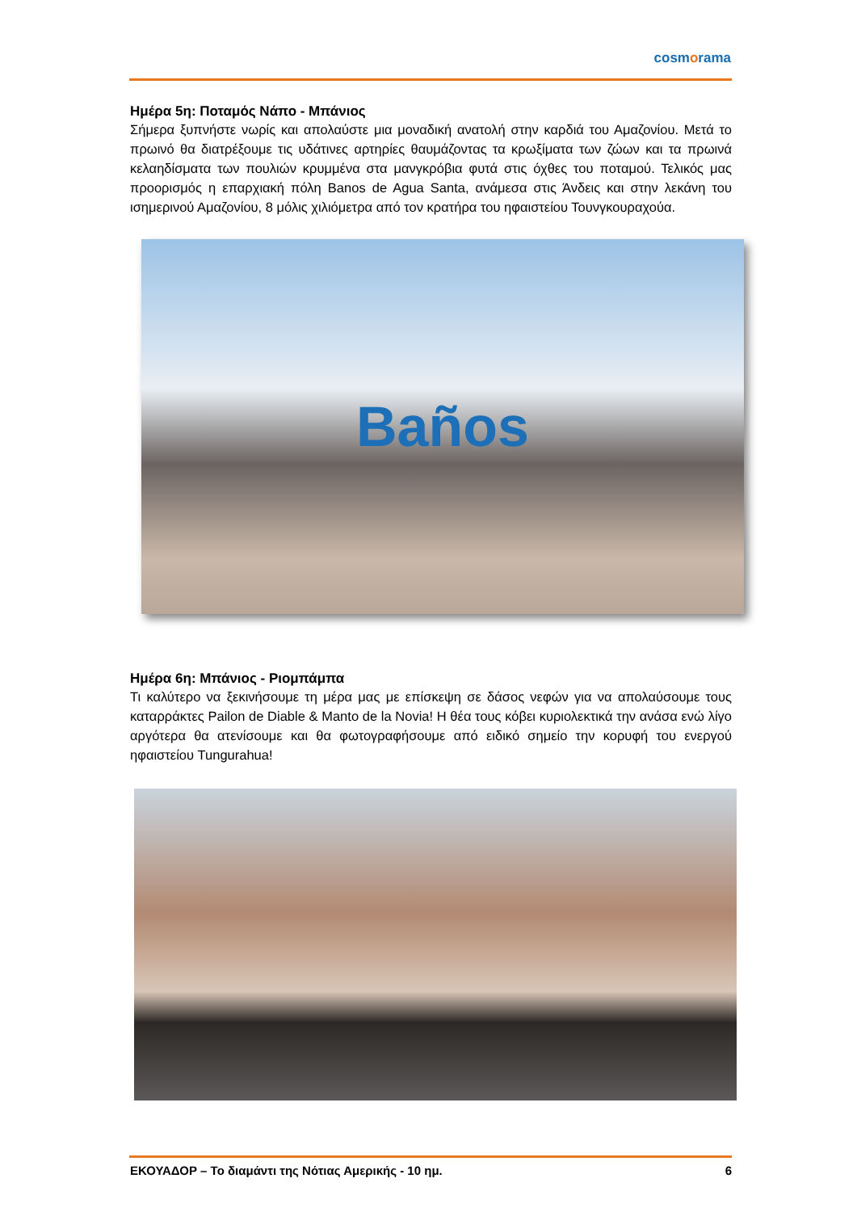cosmorama
Ημέρα 5η: Ποταμός Νάπο - Μπάνιος
Σήμερα ξυπνήστε νωρίς και απολαύστε μια μοναδική ανατολή στην καρδιά του Αμαζονίου. Μετά το πρωινό θα διατρέξουμε τις υδάτινες αρτηρίες θαυμάζοντας τα κρωξίματα των ζώων και τα πρωινά κελαηδίσματα των πουλιών κρυμμένα στα μανγκρόβια φυτά στις όχθες του ποταμού. Τελικός μας προορισμός η επαρχιακή πόλη Banos de Agua Santa, ανάμεσα στις Άνδεις και στην λεκάνη του ισημερινού Αμαζονίου, 8 μόλις χιλιόμετρα από τον κρατήρα του ηφαιστείου Τουνγκουραχούα.
Baños
Ημέρα 6η: Μπάνιος - Ριομπάμπα
Τι καλύτερο να ξεκινήσουμε τη μέρα μας με επίσκεψη σε δάσος νεφών για να απολαύσουμε τους καταρράκτες Pailon de Diable & Manto de la Novia! Η θέα τους κόβει κυριολεκτικά την ανάσα ενώ λίγο αργότερα θα ατενίσουμε και θα φωτογραφήσουμε από ειδικό σημείο την κορυφή του ενεργού ηφαιστείου Tungurahua!
ΕΚΟΥΑΔΟΡ – Το διαμάντι της Νότιας Αμερικής - 10 ημ. 6